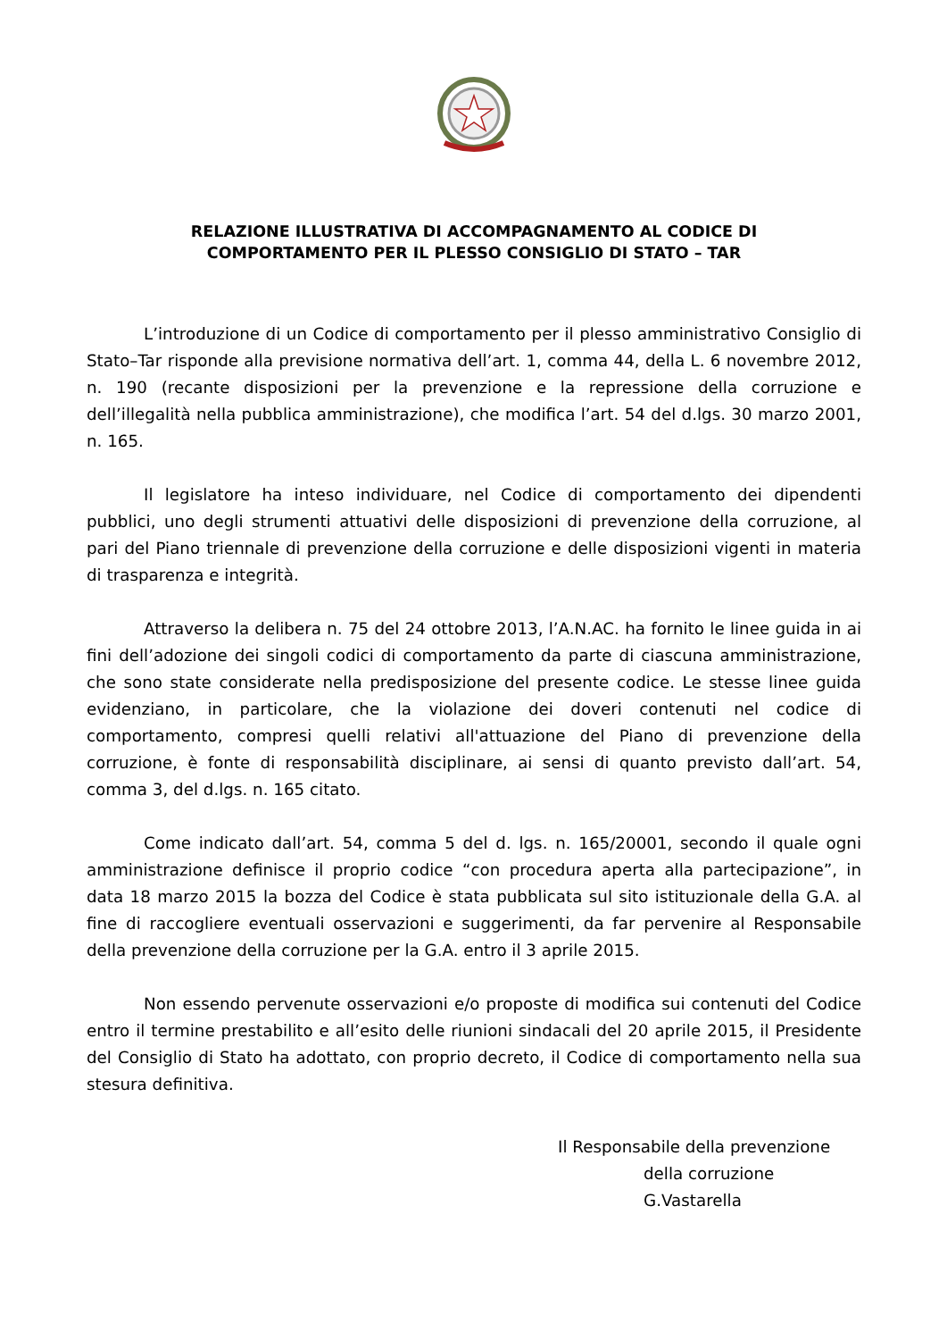RELAZIONE ILLUSTRATIVA DI ACCOMPAGNAMENTO AL CODICE DI
COMPORTAMENTO PER IL PLESSO CONSIGLIO DI STATO – TAR
L’introduzione di un Codice di comportamento per il plesso amministrativo Consiglio di Stato–Tar risponde alla previsione normativa dell’art. 1, comma 44, della L. 6 novembre 2012, n. 190 (recante disposizioni per la prevenzione e la repressione della corruzione e dell’illegalità nella pubblica amministrazione), che modifica l’art. 54 del d.lgs. 30 marzo 2001, n. 165.
Il legislatore ha inteso individuare, nel Codice di comportamento dei dipendenti pubblici, uno degli strumenti attuativi delle disposizioni di prevenzione della corruzione, al pari del Piano triennale di prevenzione della corruzione e delle disposizioni vigenti in materia di trasparenza e integrità.
Attraverso la delibera n. 75 del 24 ottobre 2013, l’A.N.AC. ha fornito le linee guida in ai fini dell’adozione dei singoli codici di comportamento da parte di ciascuna amministrazione, che sono state considerate nella predisposizione del presente codice. Le stesse linee guida evidenziano, in particolare, che la violazione dei doveri contenuti nel codice di comportamento, compresi quelli relativi all'attuazione del Piano di prevenzione della corruzione, è fonte di responsabilità disciplinare, ai sensi di quanto previsto dall’art. 54, comma 3, del d.lgs. n. 165 citato.
Come indicato dall’art. 54, comma 5 del d. lgs. n. 165/20001, secondo il quale ogni amministrazione definisce il proprio codice “con procedura aperta alla partecipazione”, in data 18 marzo 2015 la bozza del Codice è stata pubblicata sul sito istituzionale della G.A. al fine di raccogliere eventuali osservazioni e suggerimenti, da far pervenire al Responsabile della prevenzione della corruzione per la G.A. entro il 3 aprile 2015.
Non essendo pervenute osservazioni e/o proposte di modifica sui contenuti del Codice entro il termine prestabilito e all’esito delle riunioni sindacali del 20 aprile 2015, il Presidente del Consiglio di Stato ha adottato, con proprio decreto, il Codice di comportamento nella sua stesura definitiva.
Il Responsabile della prevenzione
della corruzione
G.Vastarella